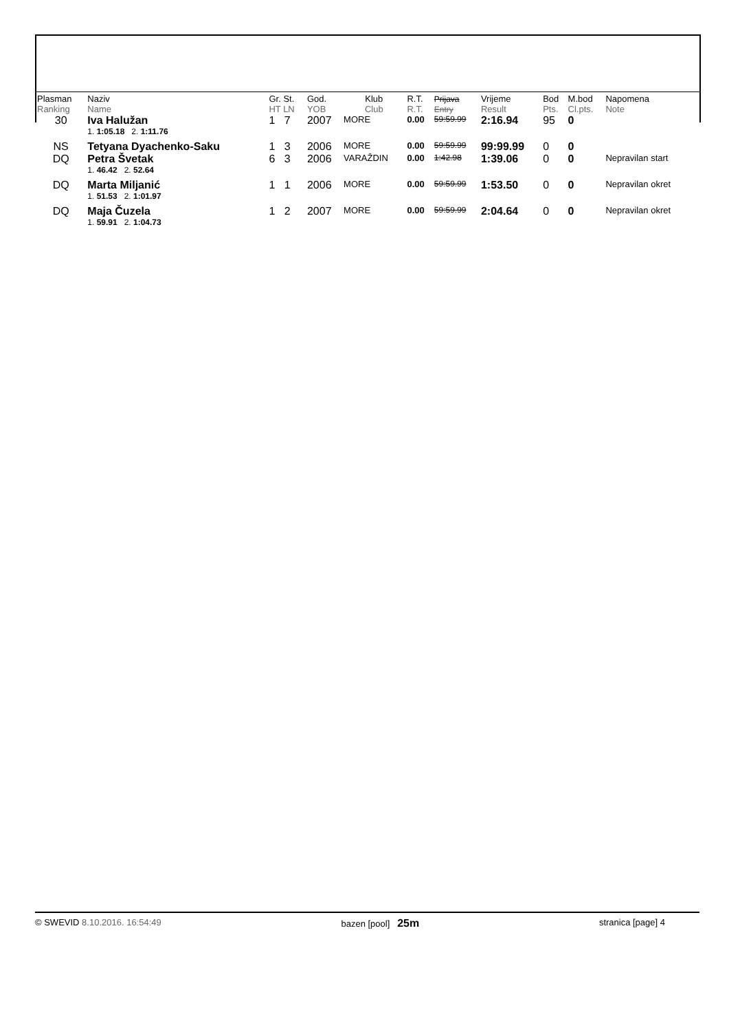| Plasman Ranking | Naziv Name | Gr. St. HT LN | God. YOB | Klub Club | R.T. R.T. | Prijava Entry | Vrijeme Result | Bod Pts. | M.bod Cl.pts. | Napomena Note |
| 30 | Iva Halužan | 1 7 | 2007 | MORE | 0.00 | 59:59.99 | 2:16.94 | 95 | 0 | |
| | 1. 1:05.18 2. 1:11.76 | | | | | | | | | |
| NS | Tetyana Dyachenko-Saku | 1 3 | 2006 | MORE | 0.00 | 59:59.99 | 99:99.99 | 0 | 0 | |
| DQ | Petra Švetak | 6 3 | 2006 | VARAŽDIN | 0.00 | 1:42.98 | 1:39.06 | 0 | 0 | Nepravilan start |
| | 1. 46.42 2. 52.64 | | | | | | | | | |
| DQ | Marta Miljanić | 1 1 | 2006 | MORE | 0.00 | 59:59.99 | 1:53.50 | 0 | 0 | Nepravilan okret |
| | 1. 51.53 2. 1:01.97 | | | | | | | | | |
| DQ | Maja Čuzela | 1 2 | 2007 | MORE | 0.00 | 59:59.99 | 2:04.64 | 0 | 0 | Nepravilan okret |
| | 1. 59.91 2. 1:04.73 | | | | | | | | | |
© SWEVID 8.10.2016. 16:54:49 bazen [pool] 25m stranica [page] 4